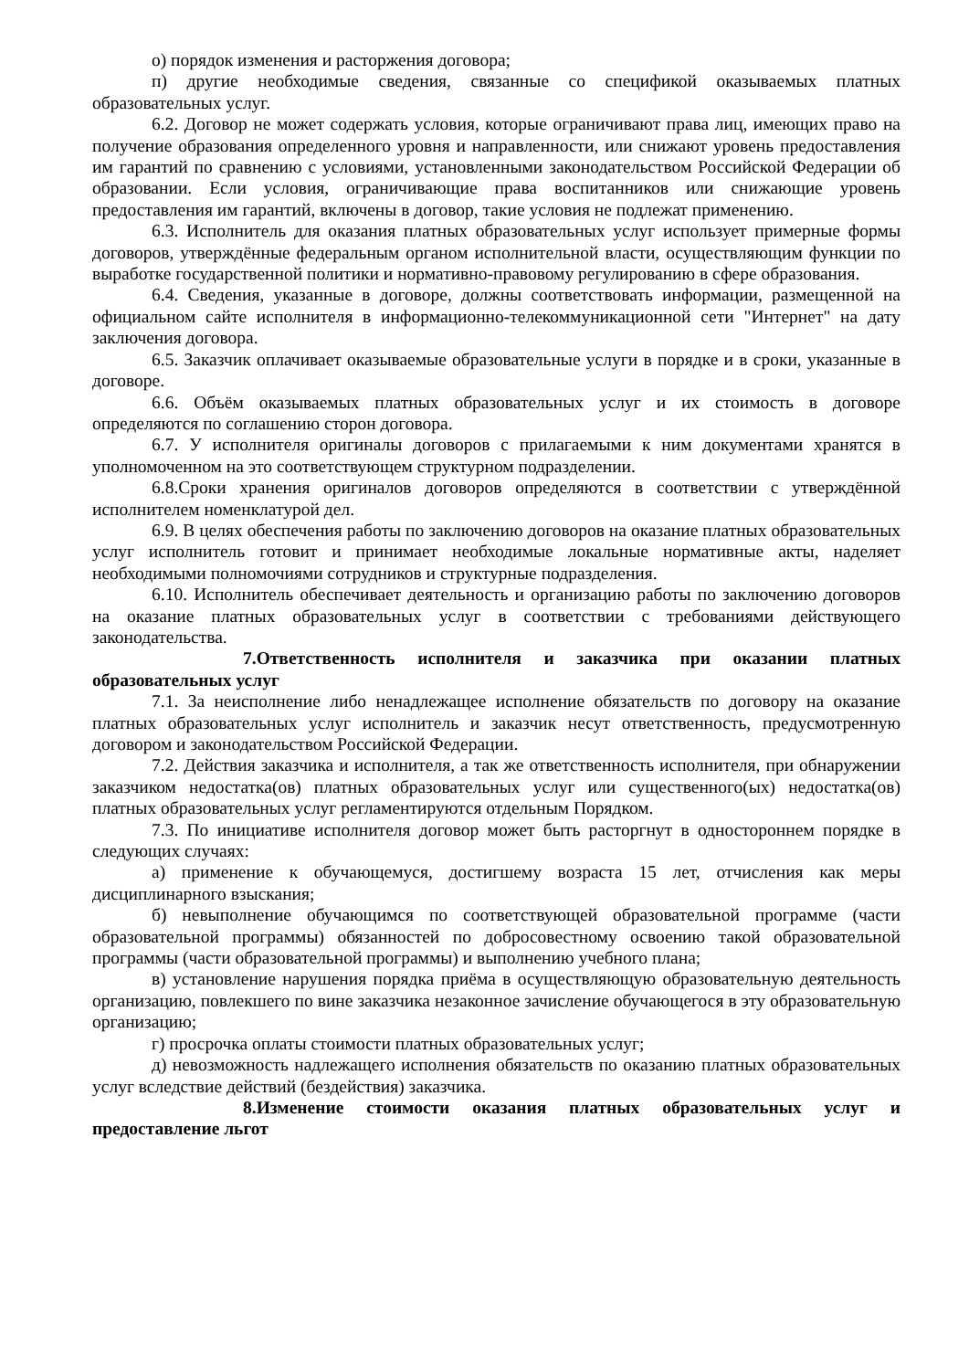о) порядок изменения и расторжения договора;
п) другие необходимые сведения, связанные со спецификой оказываемых платных образовательных услуг.
6.2. Договор не может содержать условия, которые ограничивают права лиц, имеющих право на получение образования определенного уровня и направленности, или снижают уровень предоставления им гарантий по сравнению с условиями, установленными законодательством Российской Федерации об образовании. Если условия, ограничивающие права воспитанников или снижающие уровень предоставления им гарантий, включены в договор, такие условия не подлежат применению.
6.3. Исполнитель для оказания платных образовательных услуг использует примерные формы договоров, утверждённые федеральным органом исполнительной власти, осуществляющим функции по выработке государственной политики и нормативно-правовому регулированию в сфере образования.
6.4. Сведения, указанные в договоре, должны соответствовать информации, размещенной на официальном сайте исполнителя в информационно-телекоммуникационной сети "Интернет" на дату заключения договора.
6.5. Заказчик оплачивает оказываемые образовательные услуги в порядке и в сроки, указанные в договоре.
6.6. Объём оказываемых платных образовательных услуг и их стоимость в договоре определяются по соглашению сторон договора.
6.7. У исполнителя оригиналы договоров с прилагаемыми к ним документами хранятся в уполномоченном на это соответствующем структурном подразделении.
6.8.Сроки хранения оригиналов договоров определяются в соответствии с утверждённой исполнителем номенклатурой дел.
6.9. В целях обеспечения работы по заключению договоров на оказание платных образовательных услуг исполнитель готовит и принимает необходимые локальные нормативные акты, наделяет необходимыми полномочиями сотрудников и структурные подразделения.
6.10. Исполнитель обеспечивает деятельность и организацию работы по заключению договоров на оказание платных образовательных услуг в соответствии с требованиями действующего законодательства.
7.Ответственность исполнителя и заказчика при оказании платных образовательных услуг
7.1. За неисполнение либо ненадлежащее исполнение обязательств по договору на оказание платных образовательных услуг исполнитель и заказчик несут ответственность, предусмотренную договором и законодательством Российской Федерации.
7.2. Действия заказчика и исполнителя, а так же ответственность исполнителя, при обнаружении заказчиком недостатка(ов) платных образовательных услуг или существенного(ых) недостатка(ов) платных образовательных услуг регламентируются отдельным Порядком.
7.3. По инициативе исполнителя договор может быть расторгнут в одностороннем порядке в следующих случаях:
а) применение к обучающемуся, достигшему возраста 15 лет, отчисления как меры дисциплинарного взыскания;
б) невыполнение обучающимся по соответствующей образовательной программе (части образовательной программы) обязанностей по добросовестному освоению такой образовательной программы (части образовательной программы) и выполнению учебного плана;
в) установление нарушения порядка приёма в осуществляющую образовательную деятельность организацию, повлекшего по вине заказчика незаконное зачисление обучающегося в эту образовательную организацию;
г) просрочка оплаты стоимости платных образовательных услуг;
д) невозможность надлежащего исполнения обязательств по оказанию платных образовательных услуг вследствие действий (бездействия) заказчика.
8.Изменение стоимости оказания платных образовательных услуг и предоставление льгот